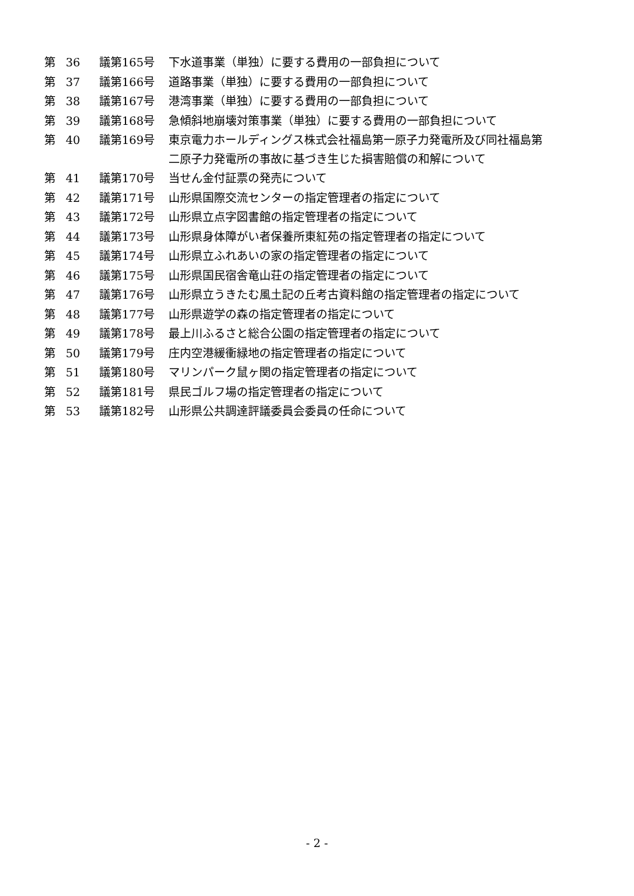| 第 | 36 | 議第165号 | 下水道事業（単独）に要する費用の一部負担について |
| 第 | 37 | 議第166号 | 道路事業（単独）に要する費用の一部負担について |
| 第 | 38 | 議第167号 | 港湾事業（単独）に要する費用の一部負担について |
| 第 | 39 | 議第168号 | 急傾斜地崩壊対策事業（単独）に要する費用の一部負担について |
| 第 | 40 | 議第169号 | 東京電力ホールディングス株式会社福島第一原子力発電所及び同社福島第 二原子力発電所の事故に基づき生じた損害賠償の和解について |
| 第 | 41 | 議第170号 | 当せん金付証票の発売について |
| 第 | 42 | 議第171号 | 山形県国際交流センターの指定管理者の指定について |
| 第 | 43 | 議第172号 | 山形県立点字図書館の指定管理者の指定について |
| 第 | 44 | 議第173号 | 山形県身体障がい者保養所東紅苑の指定管理者の指定について |
| 第 | 45 | 議第174号 | 山形県立ふれあいの家の指定管理者の指定について |
| 第 | 46 | 議第175号 | 山形県国民宿舎竜山荘の指定管理者の指定について |
| 第 | 47 | 議第176号 | 山形県立うきたむ風土記の丘考古資料館の指定管理者の指定について |
| 第 | 48 | 議第177号 | 山形県遊学の森の指定管理者の指定について |
| 第 | 49 | 議第178号 | 最上川ふるさと総合公園の指定管理者の指定について |
| 第 | 50 | 議第179号 | 庄内空港緩衝緑地の指定管理者の指定について |
| 第 | 51 | 議第180号 | マリンパーク鼠ヶ関の指定管理者の指定について |
| 第 | 52 | 議第181号 | 県民ゴルフ場の指定管理者の指定について |
| 第 | 53 | 議第182号 | 山形県公共調達評議委員会委員の任命について |
- 2 -